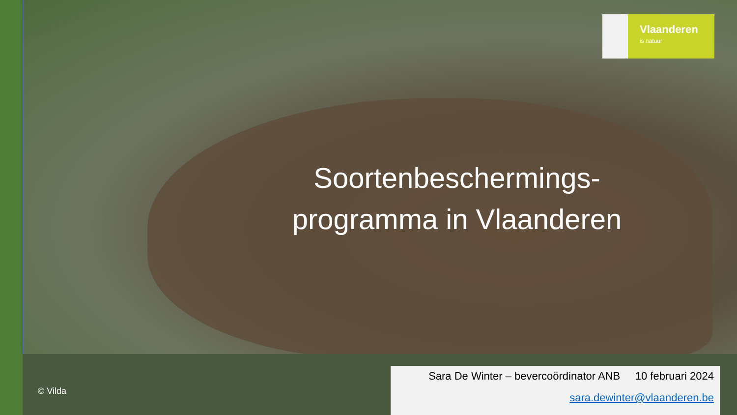Vlaanderen
is natuur
Soortenbeschermings-
programma in Vlaanderen
© Vilda
Sara De Winter – bevercoördinator ANB 10 februari 2024
sara.dewinter@vlaanderen.be